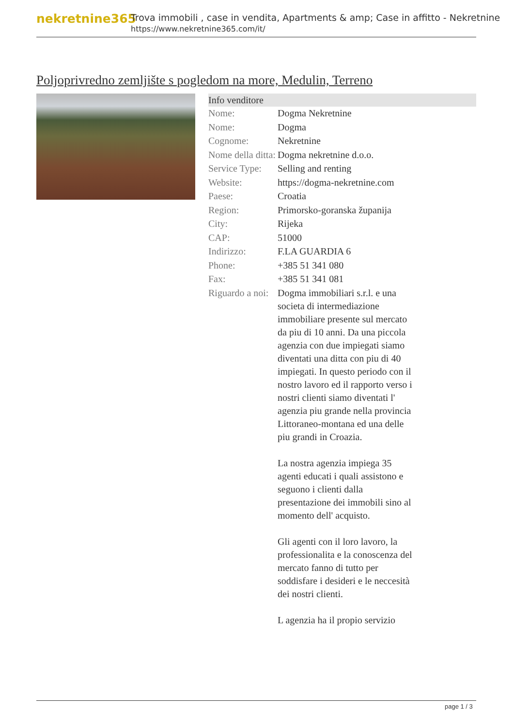nekretnine365
Trova immobili , case in vendita, Apartments & amp; Case in affitto - Nekretnine
https://www.nekretnine365.com/it/
Poljoprivredno zemljište s pogledom na more, Medulin, Terreno
Info venditore
| Nome: | Dogma Nekretnine |
| Nome: | Dogma |
| Cognome: | Nekretnine |
| Nome della ditta: | Dogma nekretnine d.o.o. |
| Service Type: | Selling and renting |
| Website: | https://dogma-nekretnine.com |
| Paese: | Croatia |
| Region: | Primorsko-goranska županija |
| City: | Rijeka |
| CAP: | 51000 |
| Indirizzo: | F.LA GUARDIA 6 |
| Phone: | +385 51 341 080 |
| Fax: | +385 51 341 081 |
| Riguardo a noi: | Dogma immobiliari s.r.l. e una societa di intermediazione immobiliare presente sul mercato da piu di 10 anni. Da una piccola agenzia con due impiegati siamo diventati una ditta con piu di 40 impiegati. In questo periodo con il nostro lavoro ed il rapporto verso i nostri clienti siamo diventati l' agenzia piu grande nella provincia Littoraneo-montana ed una delle piu grandi in Croazia. La nostra agenzia impiega 35 agenti educati i quali assistono e seguono i clienti dalla presentazione dei immobili sino al momento dell' acquisto. Gli agenti con il loro lavoro, la professionalita e la conoscenza del mercato fanno di tutto per soddisfare i desideri e le neccesità dei nostri clienti. L agenzia ha il propio servizio |
page 1 / 3